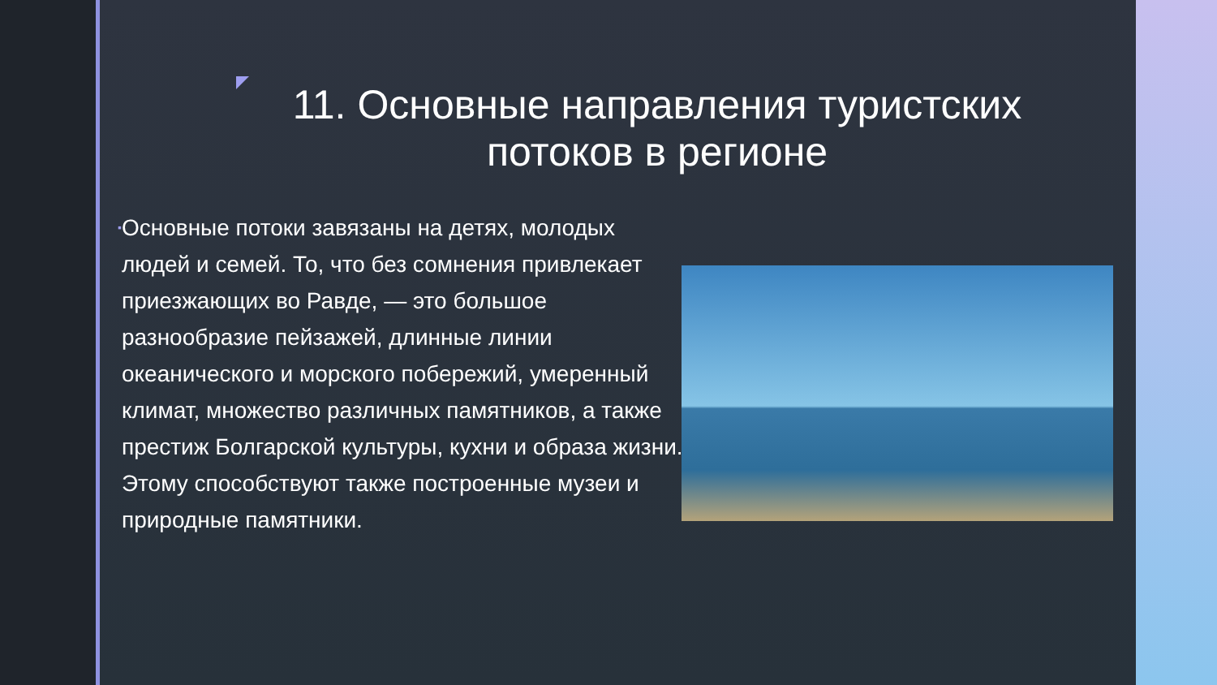11. Основные направления туристских потоков в регионе
▪
Основные потоки завязаны на детях, молодых людей и семей. То, что без сомнения привлекает приезжающих во Равде, — это большое разнообразие пейзажей, длинные линии океанического и морского побережий, умеренный климат, множество различных памятников, а также престиж Болгарской культуры, кухни и образа жизни. Этому способствуют также построенные музеи и природные памятники.